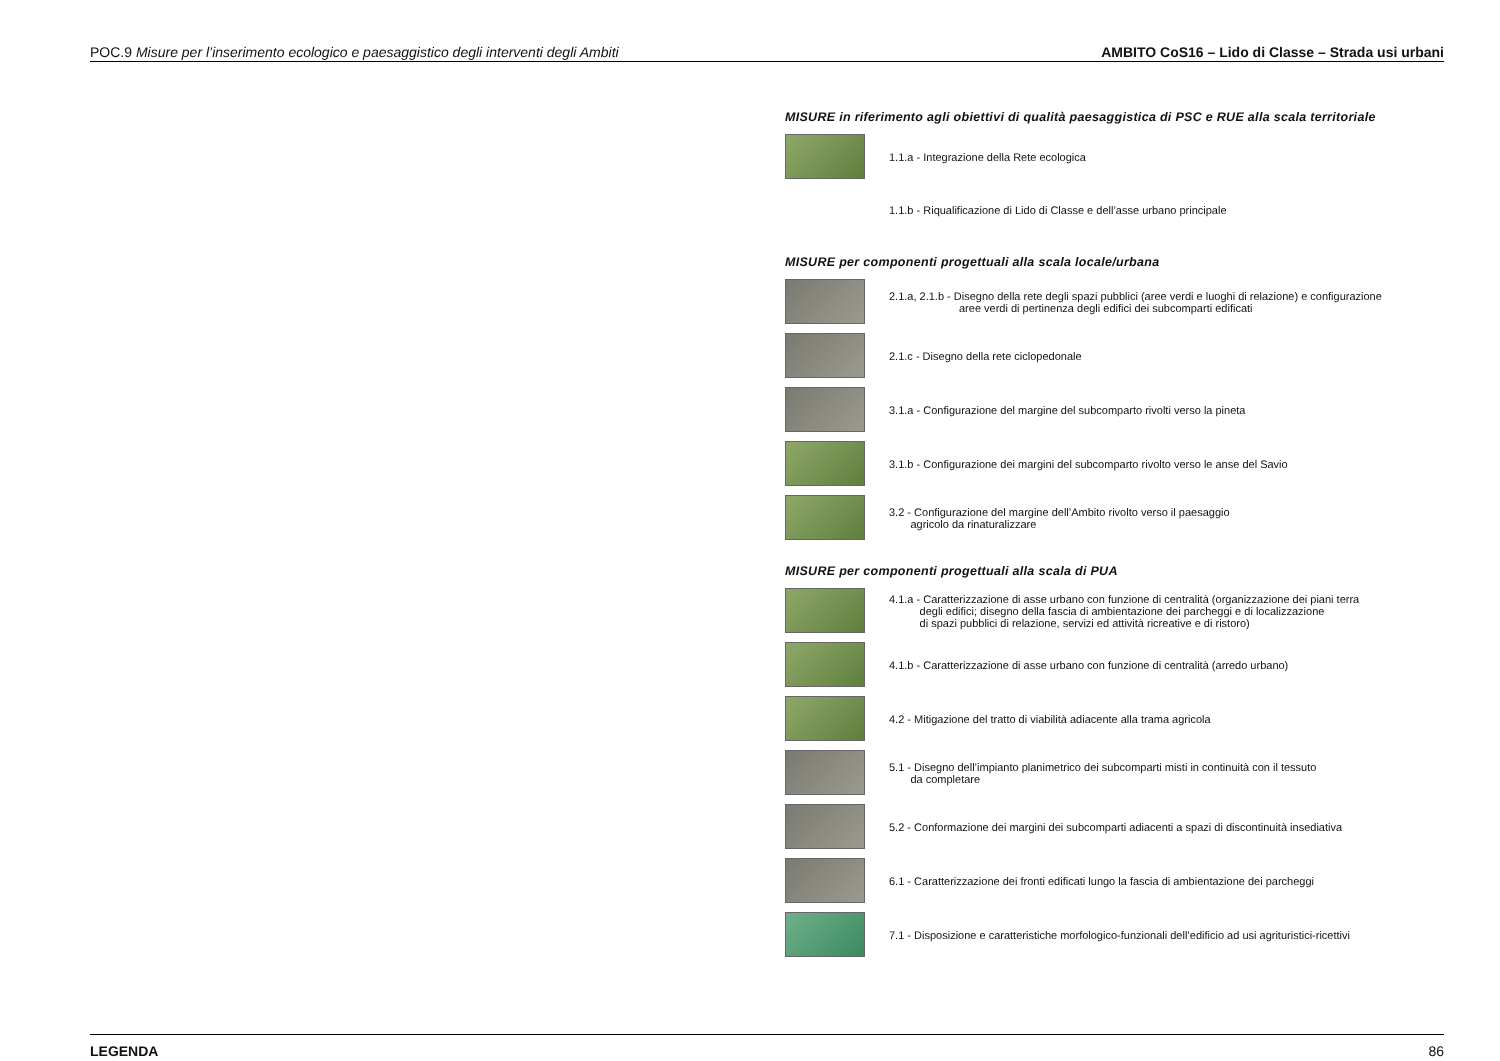POC.9 Misure per l’inserimento ecologico e paesaggistico degli interventi degli Ambiti AMBITO CoS16 – Lido di Classe – Strada usi urbani
MISURE in riferimento agli obiettivi di qualità paesaggistica di PSC e RUE alla scala territoriale
1.1.a - Integrazione della Rete ecologica
1.1.b - Riqualificazione di Lido di Classe e dell’asse urbano principale
MISURE per componenti progettuali alla scala locale/urbana
2.1.a, 2.1.b - Disegno della rete degli spazi pubblici (aree verdi e luoghi di relazione) e configurazione
aree verdi di pertinenza degli edifici dei subcomparti edificati
2.1.c - Disegno della rete ciclopedonale
3.1.a - Configurazione del margine del subcomparto rivolti verso la pineta
3.1.b - Configurazione dei margini del subcomparto rivolto verso le anse del Savio
3.2 - Configurazione del margine dell’Ambito rivolto verso il paesaggio
agricolo da rinaturalizzare
MISURE per componenti progettuali alla scala di PUA
4.1.a - Caratterizzazione di asse urbano con funzione di centralità (organizzazione dei piani terra
degli edifici; disegno della fascia di ambientazione dei parcheggi e di localizzazione
di spazi pubblici di relazione, servizi ed attività ricreative e di ristoro)
4.1.b - Caratterizzazione di asse urbano con funzione di centralità (arredo urbano)
4.2 - Mitigazione del tratto di viabilità adiacente alla trama agricola
5.1 - Disegno dell’impianto planimetrico dei subcomparti misti in continuità con il tessuto
da completare
5.2 - Conformazione dei margini dei subcomparti adiacenti a spazi di discontinuità insediativa
6.1 - Caratterizzazione dei fronti edificati lungo la fascia di ambientazione dei parcheggi
7.1 - Disposizione e caratteristiche morfologico-funzionali dell’edificio ad usi agrituristici-ricettivi
LEGENDA 86